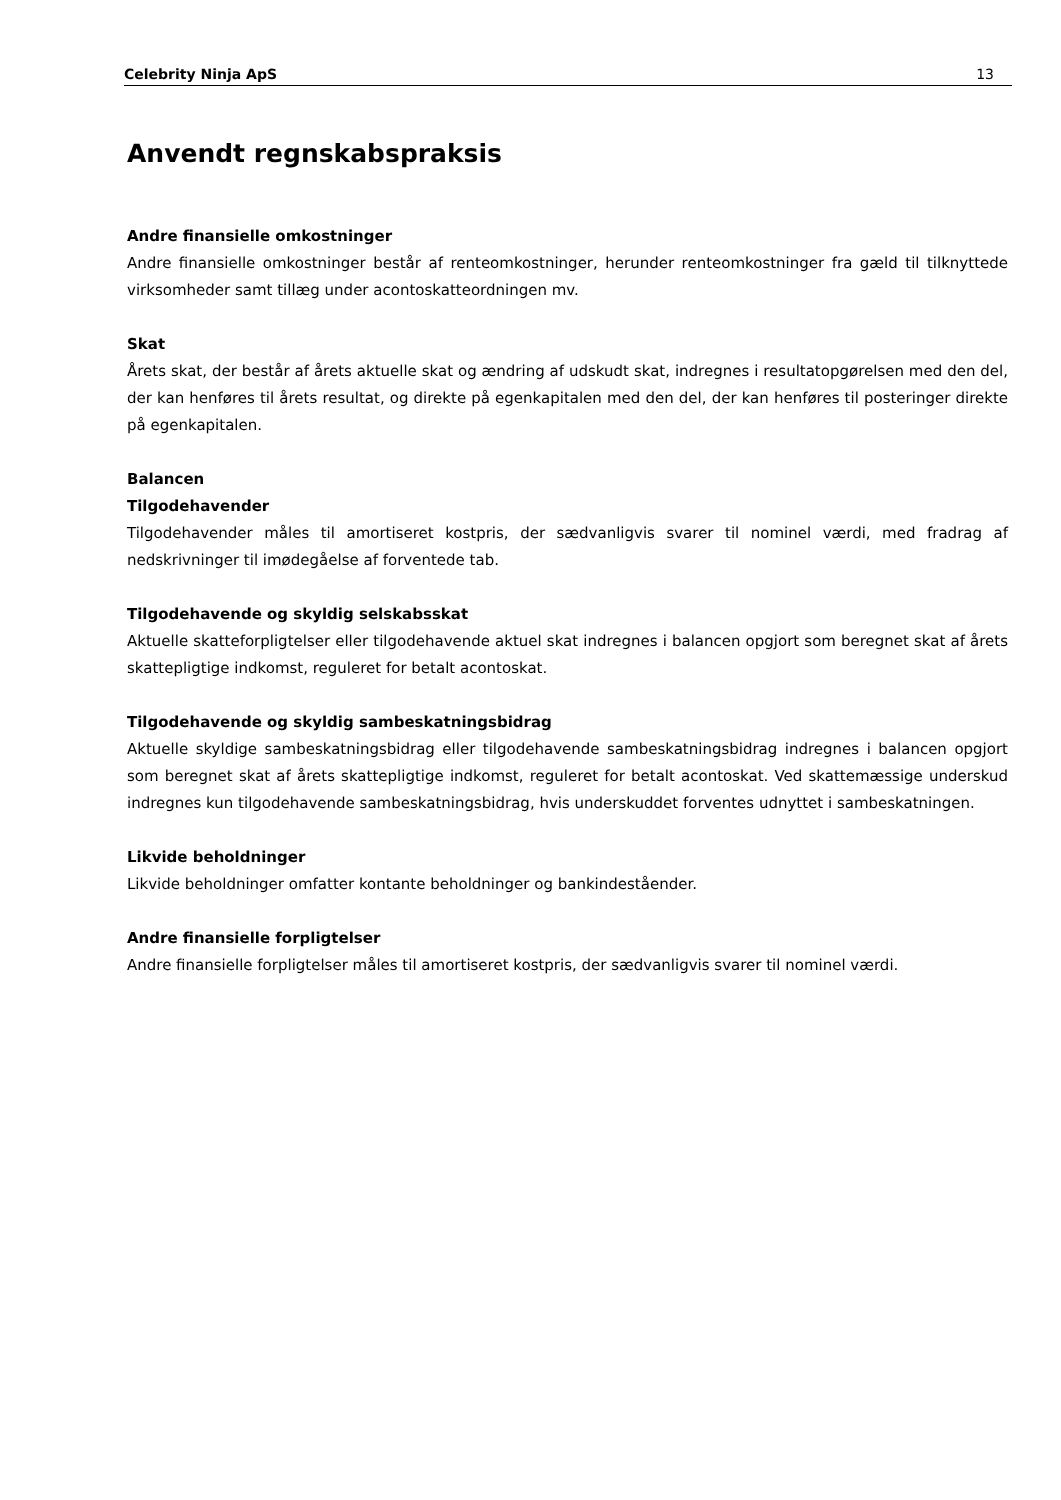Celebrity Ninja ApS 13
Anvendt regnskabspraksis
Andre finansielle omkostninger
Andre finansielle omkostninger består af renteomkostninger, herunder renteomkostninger fra gæld til tilknyttede virksomheder samt tillæg under acontoskatteordningen mv.
Skat
Årets skat, der består af årets aktuelle skat og ændring af udskudt skat, indregnes i resultatopgørelsen med den del, der kan henføres til årets resultat, og direkte på egenkapitalen med den del, der kan henføres til posteringer direkte på egenkapitalen.
Balancen
Tilgodehavender
Tilgodehavender måles til amortiseret kostpris, der sædvanligvis svarer til nominel værdi, med fradrag af nedskrivninger til imødegåelse af forventede tab.
Tilgodehavende og skyldig selskabsskat
Aktuelle skatteforpligtelser eller tilgodehavende aktuel skat indregnes i balancen opgjort som beregnet skat af årets skattepligtige indkomst, reguleret for betalt acontoskat.
Tilgodehavende og skyldig sambeskatningsbidrag
Aktuelle skyldige sambeskatningsbidrag eller tilgodehavende sambeskatningsbidrag indregnes i balancen opgjort som beregnet skat af årets skattepligtige indkomst, reguleret for betalt acontoskat. Ved skattemæssige underskud indregnes kun tilgodehavende sambeskatningsbidrag, hvis underskuddet forventes udnyttet i sambeskatningen.
Likvide beholdninger
Likvide beholdninger omfatter kontante beholdninger og bankindeståender.
Andre finansielle forpligtelser
Andre finansielle forpligtelser måles til amortiseret kostpris, der sædvanligvis svarer til nominel værdi.